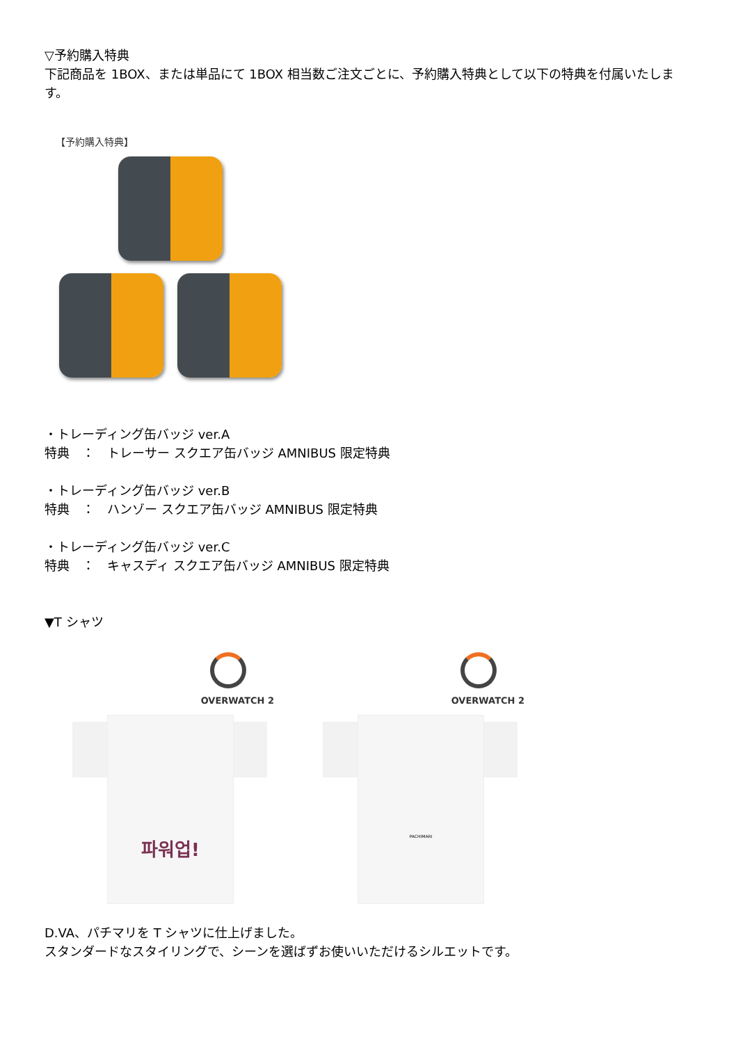▽予約購入特典
下記商品を 1BOX、または単品にて 1BOX 相当数ご注文ごとに、予約購入特典として以下の特典を付属いたします。
【予約購入特典】
・トレーディング缶バッジ ver.A
特典　：　トレーサー スクエア缶バッジ AMNIBUS 限定特典
・トレーディング缶バッジ ver.B
特典　：　ハンゾー スクエア缶バッジ AMNIBUS 限定特典
・トレーディング缶バッジ ver.C
特典　：　キャスディ スクエア缶バッジ AMNIBUS 限定特典
▼T シャツ
OVERWATCH 2
파워업!
OVERWATCH 2
PACHIMARI
D.VA、パチマリを T シャツに仕上げました。
スタンダードなスタイリングで、シーンを選ばずお使いいただけるシルエットです。